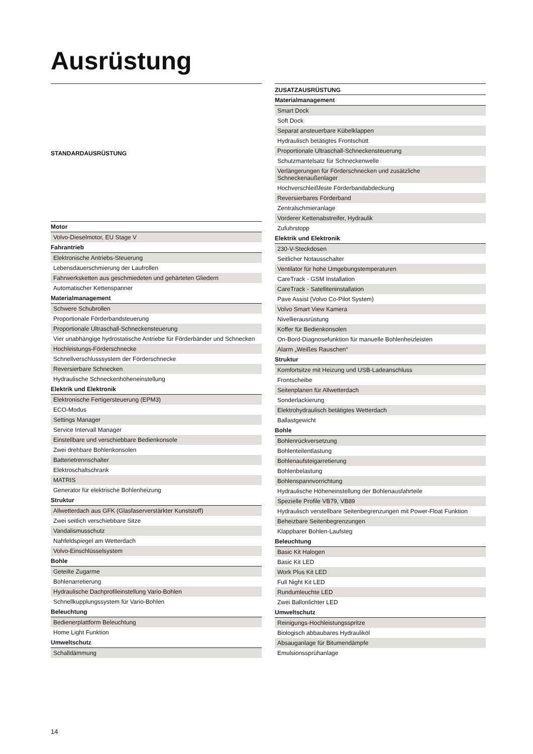Ausrüstung
| STANDARDAUSRÜSTUNG |
| --- |
| Motor |
| Volvo-Dieselmotor, EU Stage V |
| Fahrantrieb |
| Elektronische Antriebs-Steuerung |
| Lebensdauerschmierung der Laufrollen |
| Fahrwerksketten aus geschmiedeten und gehärteten Gliedern |
| Automatischer Kettenspanner |
| Materialmanagement |
| Schwere Schubrollen |
| Proportionale Förderbandsteuerung |
| Proportionale Ultraschall-Schneckensteuerung |
| Vier unabhängige hydrostatische Antriebe für Förderbänder und Schnecken |
| Hochleistungs-Förderschnecke |
| Schnellverschlusssystem der Förderschnecke |
| Reversierbare Schnecken |
| Hydraulische Schneckenhöheneinstellung |
| Elektrik und Elektronik |
| Elektronische Fertigersteuerung (EPM3) |
| ECO-Modus |
| Settings Manager |
| Service Intervall Manager |
| Einstellbare und verschiebbare Bedienkonsole |
| Zwei drehbare Bohlenkonsolen |
| Batterietrennschalter |
| Elektroschaltschrank |
| MATRIS |
| Generator für elektrische Bohlenheizung |
| Struktur |
| Allwetterdach aus GFK (Glasfaserverstärkter Kunststoff) |
| Zwei seitlich verschiebbare Sitze |
| Vandalismusschutz |
| Nahfeldspiegel am Wetterdach |
| Volvo-Einschlüsselsystem |
| Bohle |
| Geteilte Zugarme |
| Bohlenarretierung |
| Hydraulische Dachprofileinstellung Vario-Bohlen |
| Schnellkupplungssystem für Vario-Bohlen |
| Beleuchtung |
| Bedienerplattform Beleuchtung |
| Home Light Funktion |
| Umweltschutz |
| Schalldämmung |
| ZUSATZAUSRÜSTUNG |
| --- |
| Materialmanagement |
| Smart Dock |
| Soft Dock |
| Separat ansteuerbare Kübelklappen |
| Hydraulisch betätigtes Frontschütt |
| Proportionale Ultraschall-Schneckensteuerung |
| Schutzmantelsatz für Schneckenwelle |
| Verlängerungen für Förderschnecken und zusätzliche Schneckenaußenlager |
| Hochverschleißfeste Förderbandabdeckung |
| Reversierbares Förderband |
| Zentralschmieranlage |
| Vorderer Kettenabstreifer, Hydraulik |
| Zufuhrstopp |
| Elektrik und Elektronik |
| 230-V-Steckdosen |
| Seitlicher Notausschalter |
| Ventilator für hohe Umgebungstemperaturen |
| CareTrack - GSM Installation |
| CareTrack - Satelliteninstallation |
| Pave Assist (Volvo Co-Pilot System) |
| Volvo Smart View Kamera |
| Nivellierausrüstung |
| Koffer für Bedienkonsolen |
| On-Bord-Diagnosefunktion für manuelle Bohlenheizleisten |
| Alarm „Weißes Rauschen“ |
| Struktur |
| Komfortsitze mit Heizung und USB-Ladeanschluss |
| Frontscheibe |
| Seitenplanen für Allwetterdach |
| Sonderlackierung |
| Elektrohydraulisch betätigtes Wetterdach |
| Ballastgewicht |
| Bohle |
| Bohlenrückversetzung |
| Bohlenteilentlastung |
| Bohlenaufsteigarretierung |
| Bohlenbelastung |
| Bohlenspannvorrichtung |
| Hydraulische Höheneinstellung der Bohlenausfahrteile |
| Spezielle Profile VB79, VB89 |
| Hydraulisch verstellbare Seitenbegrenzungen mit Power-Float Funktion |
| Beheizbare Seitenbegrenzungen |
| Klappbarer Bohlen-Laufsteg |
| Beleuchtung |
| Basic Kit Halogen |
| Basic Kit LED |
| Work Plus Kit LED |
| Full Night Kit LED |
| Rundumleuchte LED |
| Zwei Ballonlichter LED |
| Umweltschutz |
| Reinigungs-Hochleistungsspritze |
| Biologisch abbaubares Hydrauliköl |
| Absauganlage für Bitumendämpfe |
| Emulsionssprühanlage |
14